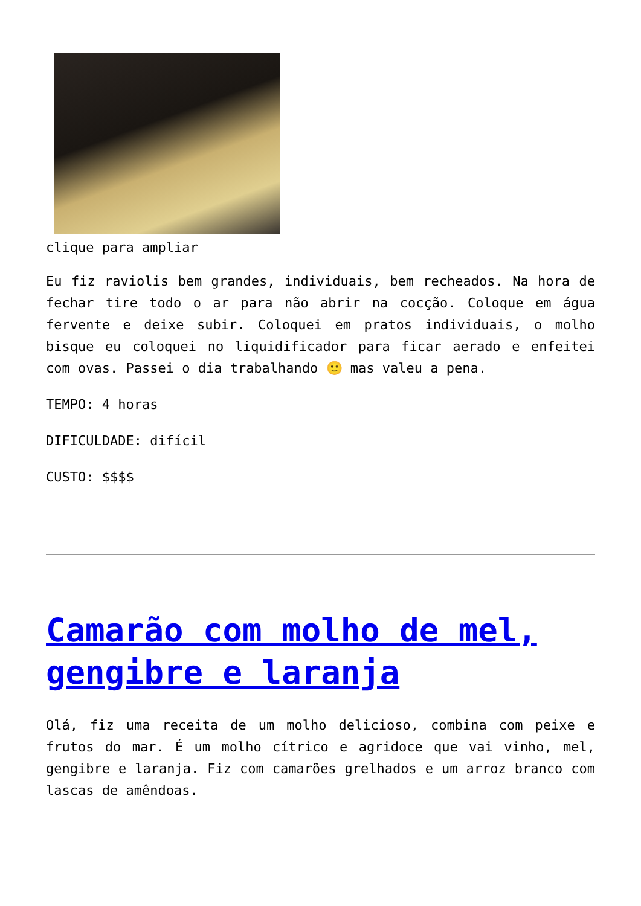clique para ampliar
Eu fiz raviolis bem grandes, individuais, bem recheados. Na hora de fechar tire todo o ar para não abrir na cocção. Coloque em água fervente e deixe subir. Coloquei em pratos individuais, o molho bisque eu coloquei no liquidificador para ficar aerado e enfeitei com ovas. Passei o dia trabalhando 🙂 mas valeu a pena.
TEMPO: 4 horas
DIFICULDADE: difícil
CUSTO: $$$$
Camarão com molho de mel, gengibre e laranja
Olá, fiz uma receita de um molho delicioso, combina com peixe e frutos do mar. É um molho cítrico e agridoce que vai vinho, mel, gengibre e laranja. Fiz com camarões grelhados e um arroz branco com lascas de amêndoas.